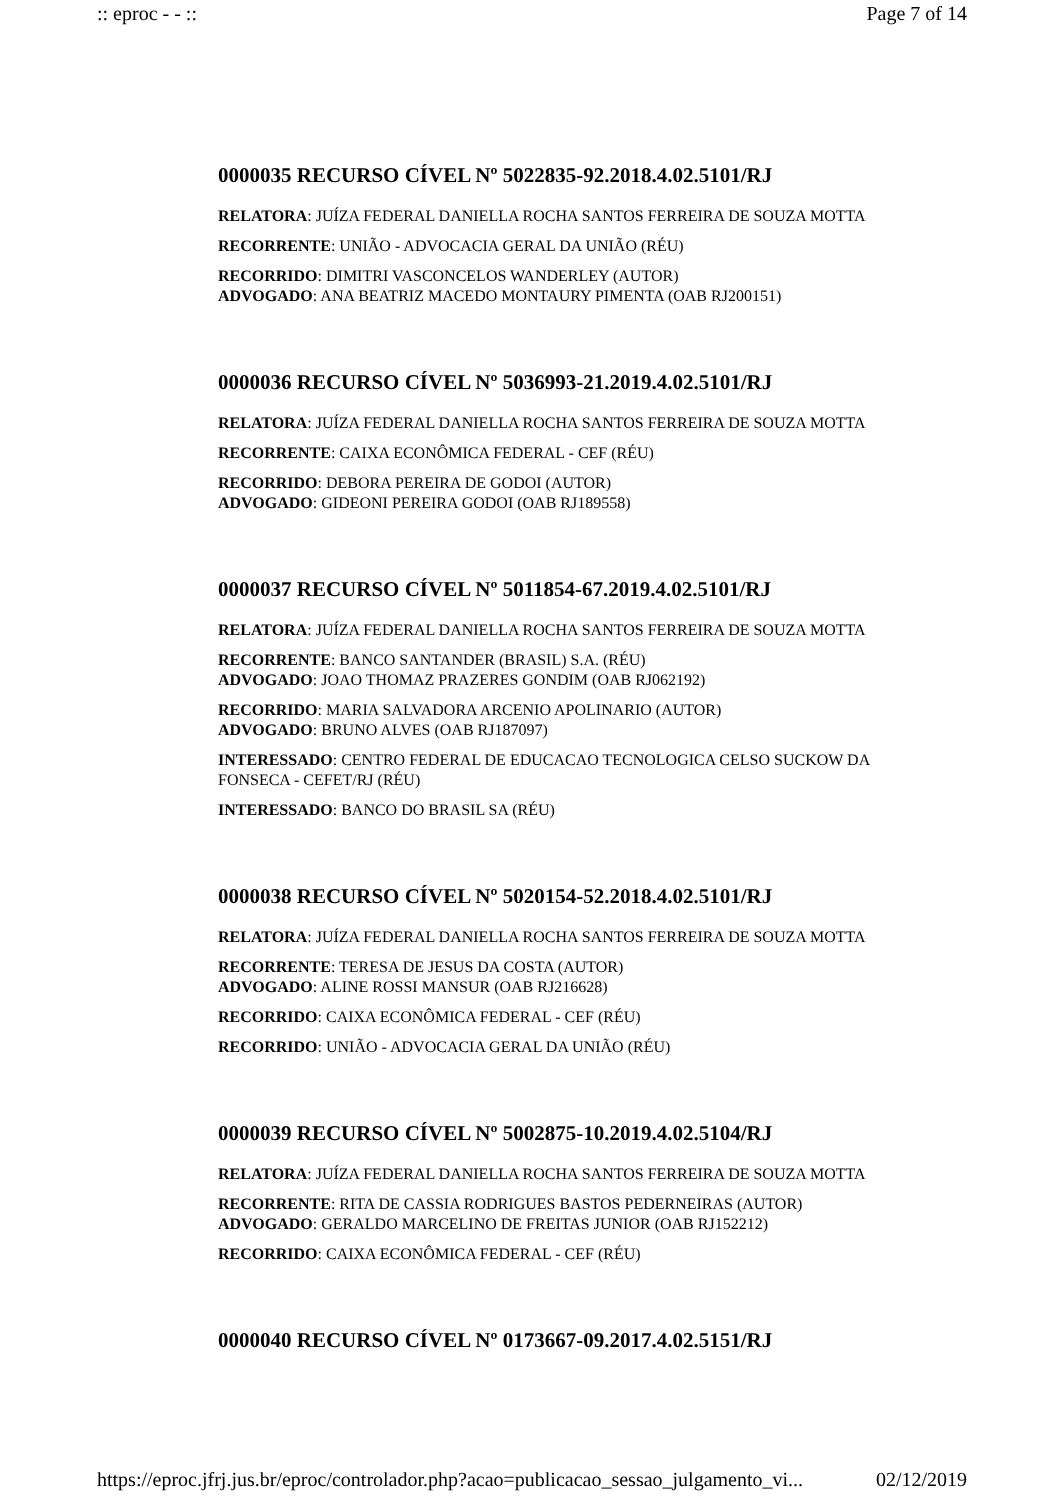:: eproc - - :: Page 7 of 14
0000035 RECURSO CÍVEL Nº 5022835-92.2018.4.02.5101/RJ
RELATORA: JUÍZA FEDERAL DANIELLA ROCHA SANTOS FERREIRA DE SOUZA MOTTA
RECORRENTE: UNIÃO - ADVOCACIA GERAL DA UNIÃO (RÉU)
RECORRIDO: DIMITRI VASCONCELOS WANDERLEY (AUTOR)
ADVOGADO: ANA BEATRIZ MACEDO MONTAURY PIMENTA (OAB RJ200151)
0000036 RECURSO CÍVEL Nº 5036993-21.2019.4.02.5101/RJ
RELATORA: JUÍZA FEDERAL DANIELLA ROCHA SANTOS FERREIRA DE SOUZA MOTTA
RECORRENTE: CAIXA ECONÔMICA FEDERAL - CEF (RÉU)
RECORRIDO: DEBORA PEREIRA DE GODOI (AUTOR)
ADVOGADO: GIDEONI PEREIRA GODOI (OAB RJ189558)
0000037 RECURSO CÍVEL Nº 5011854-67.2019.4.02.5101/RJ
RELATORA: JUÍZA FEDERAL DANIELLA ROCHA SANTOS FERREIRA DE SOUZA MOTTA
RECORRENTE: BANCO SANTANDER (BRASIL) S.A. (RÉU)
ADVOGADO: JOAO THOMAZ PRAZERES GONDIM (OAB RJ062192)
RECORRIDO: MARIA SALVADORA ARCENIO APOLINARIO (AUTOR)
ADVOGADO: BRUNO ALVES (OAB RJ187097)
INTERESSADO: CENTRO FEDERAL DE EDUCACAO TECNOLOGICA CELSO SUCKOW DA FONSECA - CEFET/RJ (RÉU)
INTERESSADO: BANCO DO BRASIL SA (RÉU)
0000038 RECURSO CÍVEL Nº 5020154-52.2018.4.02.5101/RJ
RELATORA: JUÍZA FEDERAL DANIELLA ROCHA SANTOS FERREIRA DE SOUZA MOTTA
RECORRENTE: TERESA DE JESUS DA COSTA (AUTOR)
ADVOGADO: ALINE ROSSI MANSUR (OAB RJ216628)
RECORRIDO: CAIXA ECONÔMICA FEDERAL - CEF (RÉU)
RECORRIDO: UNIÃO - ADVOCACIA GERAL DA UNIÃO (RÉU)
0000039 RECURSO CÍVEL Nº 5002875-10.2019.4.02.5104/RJ
RELATORA: JUÍZA FEDERAL DANIELLA ROCHA SANTOS FERREIRA DE SOUZA MOTTA
RECORRENTE: RITA DE CASSIA RODRIGUES BASTOS PEDERNEIRAS (AUTOR)
ADVOGADO: GERALDO MARCELINO DE FREITAS JUNIOR (OAB RJ152212)
RECORRIDO: CAIXA ECONÔMICA FEDERAL - CEF (RÉU)
0000040 RECURSO CÍVEL Nº 0173667-09.2017.4.02.5151/RJ
https://eproc.jfrj.jus.br/eproc/controlador.php?acao=publicacao_sessao_julgamento_vi... 02/12/2019